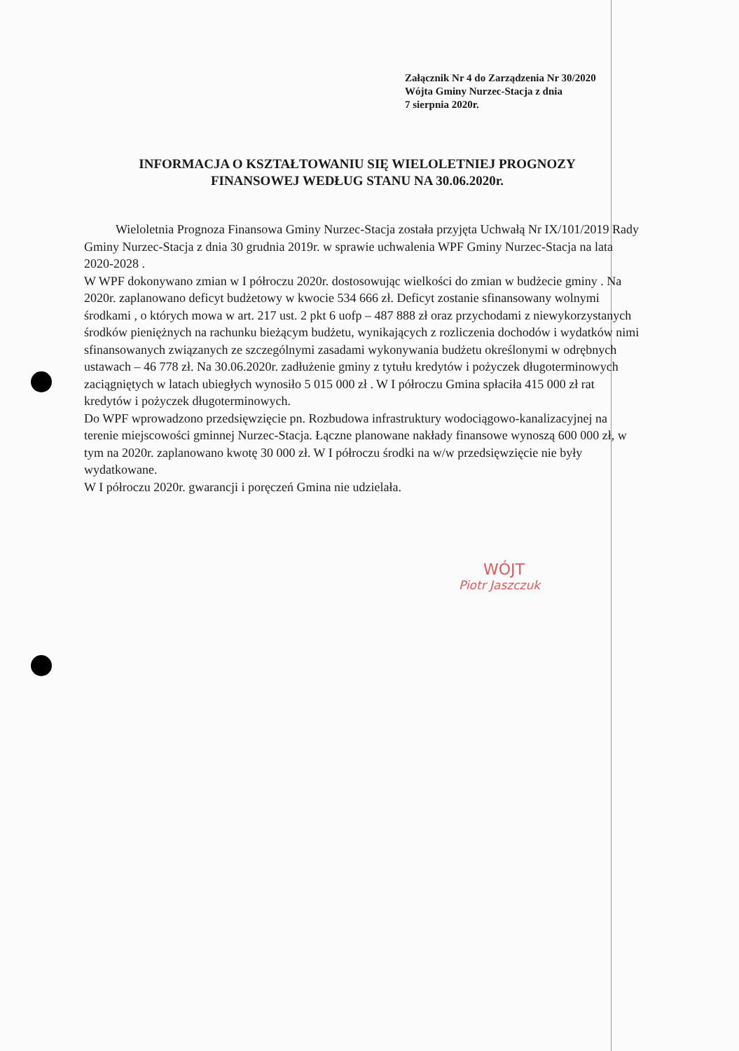Załącznik Nr 4 do Zarządzenia Nr 30/2020
Wójta Gminy Nurzec-Stacja z dnia
7 sierpnia 2020r.
INFORMACJA O KSZTAŁTOWANIU SIĘ WIELOLETNIEJ PROGNOZY FINANSOWEJ WEDŁUG STANU NA 30.06.2020r.
Wieloletnia Prognoza Finansowa Gminy Nurzec-Stacja została przyjęta Uchwałą Nr IX/101/2019 Rady Gminy Nurzec-Stacja z dnia 30 grudnia 2019r. w sprawie uchwalenia WPF Gminy Nurzec-Stacja na lata 2020-2028 .
W WPF dokonywano zmian w I półroczu 2020r. dostosowując wielkości do zmian w budżecie gminy . Na 2020r. zaplanowano deficyt budżetowy w kwocie 534 666 zł. Deficyt zostanie sfinansowany wolnymi środkami , o których mowa w art. 217 ust. 2 pkt 6 uofp – 487 888 zł oraz przychodami z niewykorzystanych środków pieniężnych na rachunku bieżącym budżetu, wynikających z rozliczenia dochodów i wydatków nimi sfinansowanych związanych ze szczególnymi zasadami wykonywania budżetu określonymi w odrębnych ustawach – 46 778 zł. Na 30.06.2020r. zadłużenie gminy z tytułu kredytów i pożyczek długoterminowych zaciągniętych w latach ubiegłych wynosiło 5 015 000 zł . W I półroczu Gmina spłaciła 415 000 zł rat kredytów i pożyczek długoterminowych.
Do WPF wprowadzono przedsięwzięcie pn. Rozbudowa infrastruktury wodociągowo-kanalizacyjnej na terenie miejscowości gminnej Nurzec-Stacja. Łączne planowane nakłady finansowe wynoszą 600 000 zł, w tym na 2020r. zaplanowano kwotę 30 000 zł. W I półroczu środki na w/w przedsięwzięcie nie były wydatkowane.
W I półroczu 2020r. gwarancji i poręczeń Gmina nie udzielała.
WÓJT
Piotr Jaszczuk